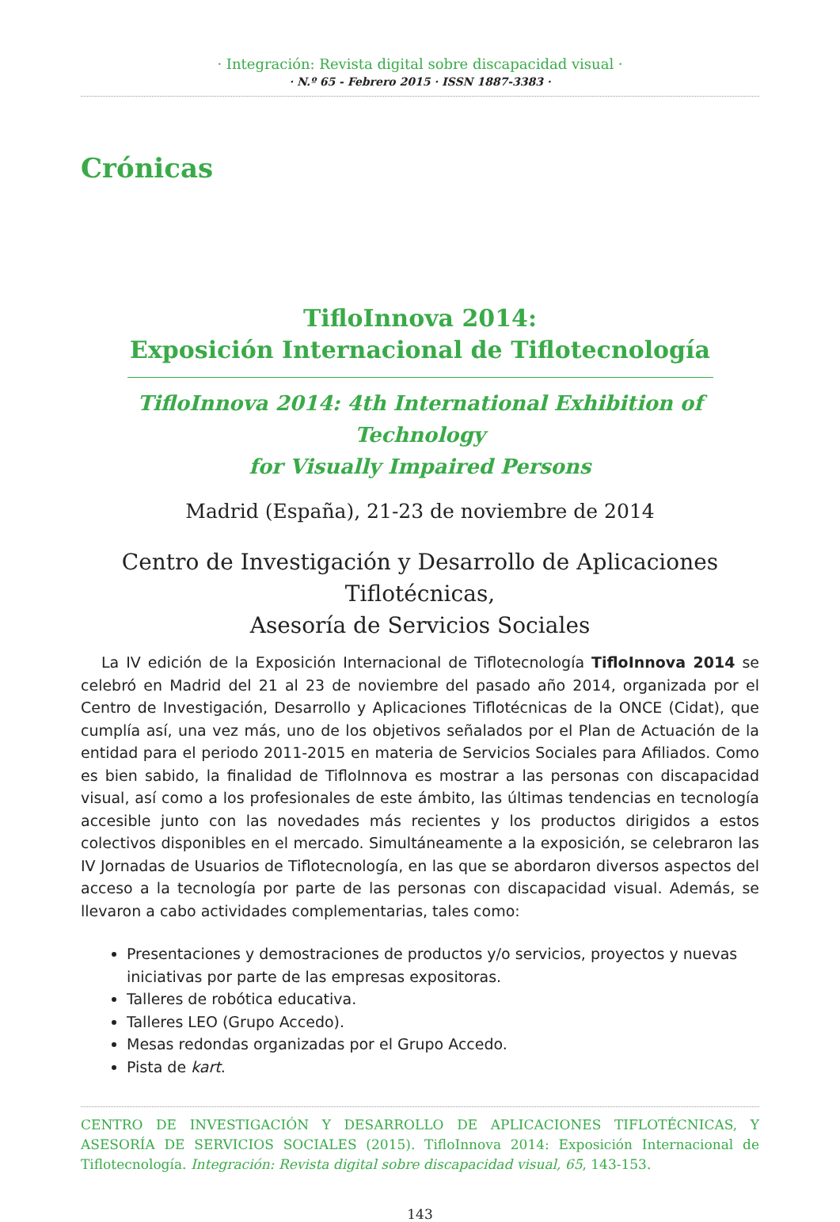· Integración: Revista digital sobre discapacidad visual ·
· N.º 65 - Febrero 2015 · ISSN 1887-3383 ·
Crónicas
TifloInnova 2014:
Exposición Internacional de Tiflotecnología
TifloInnova 2014: 4th International Exhibition of Technology
for Visually Impaired Persons
Madrid (España), 21-23 de noviembre de 2014
Centro de Investigación y Desarrollo de Aplicaciones Tiflotécnicas,
Asesoría de Servicios Sociales
La IV edición de la Exposición Internacional de Tiflotecnología TifloInnova 2014 se celebró en Madrid del 21 al 23 de noviembre del pasado año 2014, organizada por el Centro de Investigación, Desarrollo y Aplicaciones Tiflotécnicas de la ONCE (Cidat), que cumplía así, una vez más, uno de los objetivos señalados por el Plan de Actuación de la entidad para el periodo 2011-2015 en materia de Servicios Sociales para Afiliados. Como es bien sabido, la finalidad de TifloInnova es mostrar a las personas con discapacidad visual, así como a los profesionales de este ámbito, las últimas tendencias en tecnología accesible junto con las novedades más recientes y los productos dirigidos a estos colectivos disponibles en el mercado. Simultáneamente a la exposición, se celebraron las IV Jornadas de Usuarios de Tiflotecnología, en las que se abordaron diversos aspectos del acceso a la tecnología por parte de las personas con discapacidad visual. Además, se llevaron a cabo actividades complementarias, tales como:
Presentaciones y demostraciones de productos y/o servicios, proyectos y nuevas iniciativas por parte de las empresas expositoras.
Talleres de robótica educativa.
Talleres LEO (Grupo Accedo).
Mesas redondas organizadas por el Grupo Accedo.
Pista de kart.
CENTRO DE INVESTIGACIÓN Y DESARROLLO DE APLICACIONES TIFLOTÉCNICAS, Y ASESORÍA DE SERVICIOS SOCIALES (2015). TifloInnova 2014: Exposición Internacional de Tiflotecnología. Integración: Revista digital sobre discapacidad visual, 65, 143-153.
143